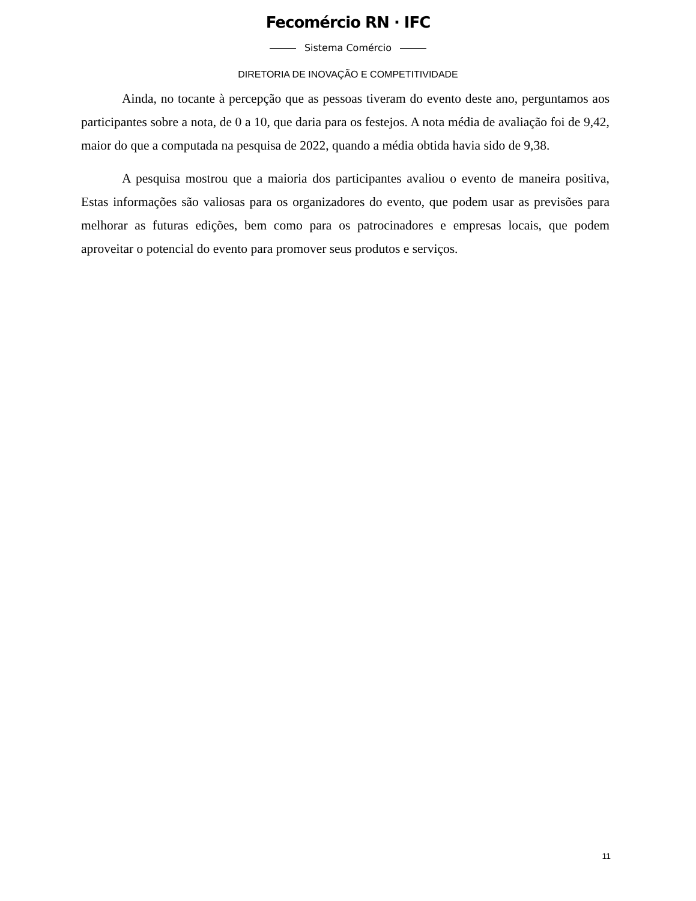Fecomércio RN · IFC
Sistema Comércio
DIRETORIA DE INOVAÇÃO E COMPETITIVIDADE
Ainda, no tocante à percepção que as pessoas tiveram do evento deste ano, perguntamos aos participantes sobre a nota, de 0 a 10, que daria para os festejos. A nota média de avaliação foi de 9,42, maior do que a computada na pesquisa de 2022, quando a média obtida havia sido de 9,38.
A pesquisa mostrou que a maioria dos participantes avaliou o evento de maneira positiva, Estas informações são valiosas para os organizadores do evento, que podem usar as previsões para melhorar as futuras edições, bem como para os patrocinadores e empresas locais, que podem aproveitar o potencial do evento para promover seus produtos e serviços.
11